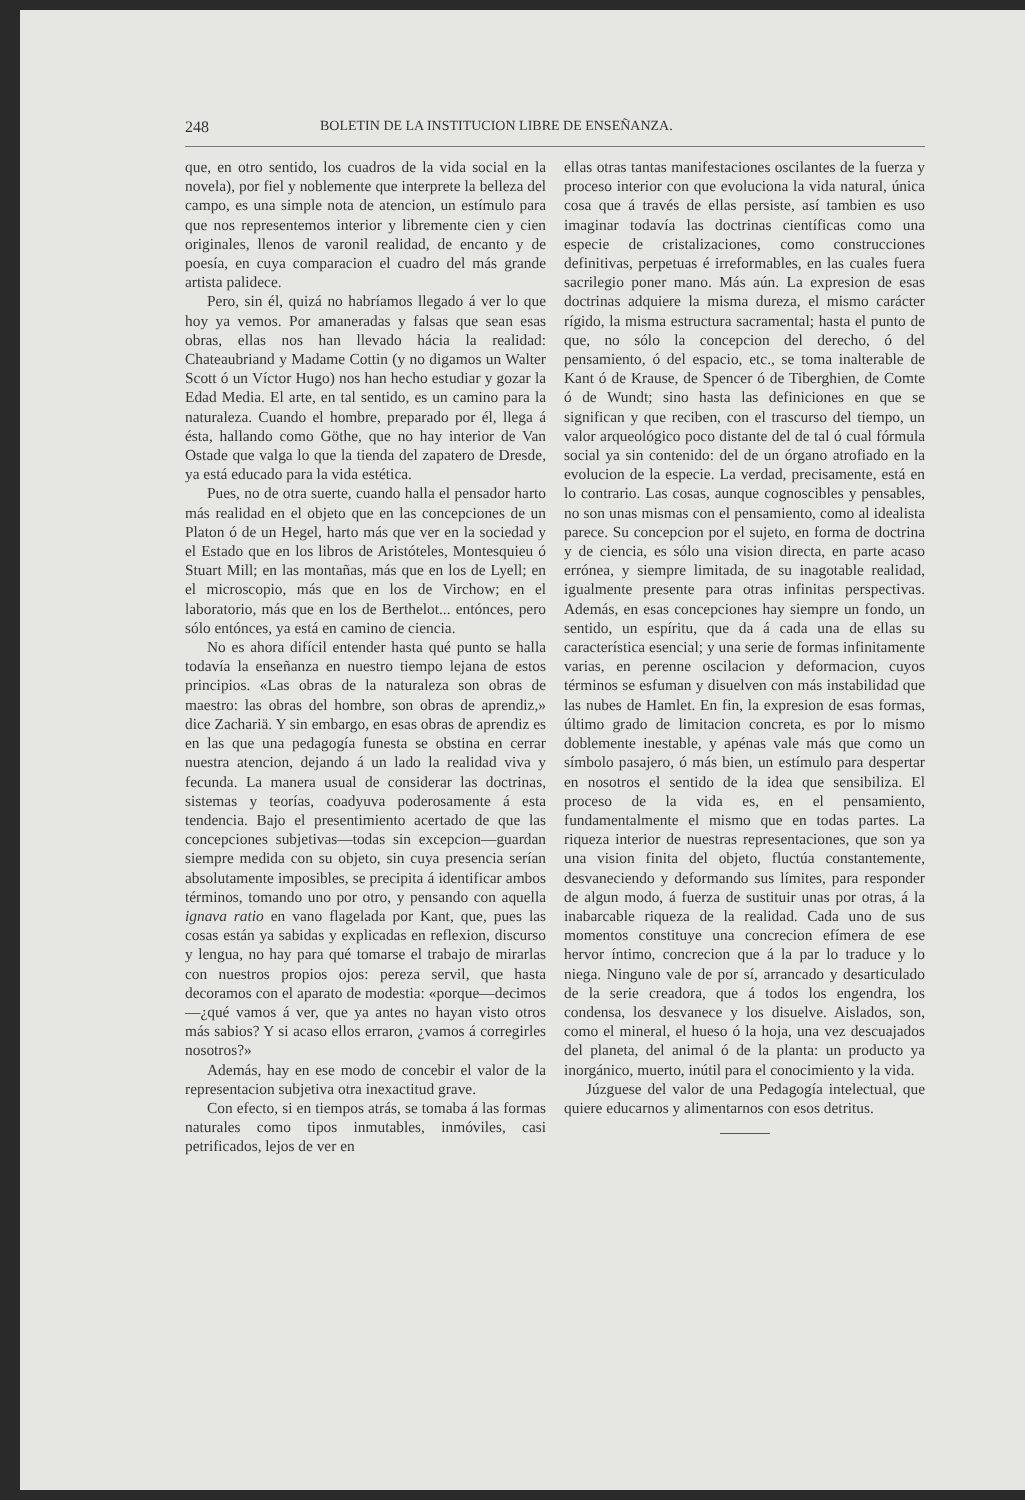248 BOLETIN DE LA INSTITUCION LIBRE DE ENSEÑANZA.
que, en otro sentido, los cuadros de la vida social en la novela), por fiel y noblemente que interprete la belleza del campo, es una simple nota de atencion, un estímulo para que nos representemos interior y libremente cien y cien originales, llenos de varonil realidad, de encanto y de poesía, en cuya comparacion el cuadro del más grande artista palidece.
Pero, sin él, quizá no habríamos llegado á ver lo que hoy ya vemos. Por amaneradas y falsas que sean esas obras, ellas nos han llevado hácia la realidad: Chateaubriand y Madame Cottin (y no digamos un Walter Scott ó un Víctor Hugo) nos han hecho estudiar y gozar la Edad Media. El arte, en tal sentido, es un camino para la naturaleza. Cuando el hombre, preparado por él, llega á ésta, hallando como Göthe, que no hay interior de Van Ostade que valga lo que la tienda del zapatero de Dresde, ya está educado para la vida estética.
Pues, no de otra suerte, cuando halla el pensador harto más realidad en el objeto que en las concepciones de un Platon ó de un Hegel, harto más que ver en la sociedad y el Estado que en los libros de Aristóteles, Montesquieu ó Stuart Mill; en las montañas, más que en los de Lyell; en el microscopio, más que en los de Virchow; en el laboratorio, más que en los de Berthelot... entónces, pero sólo entónces, ya está en camino de ciencia.
No es ahora difícil entender hasta qué punto se halla todavía la enseñanza en nuestro tiempo lejana de estos principios. «Las obras de la naturaleza son obras de maestro: las obras del hombre, son obras de aprendiz,» dice Zachariä. Y sin embargo, en esas obras de aprendiz es en las que una pedagogía funesta se obstina en cerrar nuestra atencion, dejando á un lado la realidad viva y fecunda. La manera usual de considerar las doctrinas, sistemas y teorías, coadyuva poderosamente á esta tendencia. Bajo el presentimiento acertado de que las concepciones subjetivas—todas sin excepcion—guardan siempre medida con su objeto, sin cuya presencia serían absolutamente imposibles, se precipita á identificar ambos términos, tomando uno por otro, y pensando con aquella ignava ratio en vano flagelada por Kant, que, pues las cosas están ya sabidas y explicadas en reflexion, discurso y lengua, no hay para qué tomarse el trabajo de mirarlas con nuestros propios ojos: pereza servil, que hasta decoramos con el aparato de modestia: «porque—decimos—¿qué vamos á ver, que ya antes no hayan visto otros más sabios? Y si acaso ellos erraron, ¿vamos á corregirles nosotros?»
Además, hay en ese modo de concebir el valor de la representacion subjetiva otra inexactitud grave.
Con efecto, si en tiempos atrás, se tomaba á las formas naturales como tipos inmutables, inmóviles, casi petrificados, lejos de ver en
ellas otras tantas manifestaciones oscilantes de la fuerza y proceso interior con que evoluciona la vida natural, única cosa que á través de ellas persiste, así tambien es uso imaginar todavía las doctrinas científicas como una especie de cristalizaciones, como construcciones definitivas, perpetuas é irreformables, en las cuales fuera sacrilegio poner mano. Más aún. La expresion de esas doctrinas adquiere la misma dureza, el mismo carácter rígido, la misma estructura sacramental; hasta el punto de que, no sólo la concepcion del derecho, ó del pensamiento, ó del espacio, etc., se toma inalterable de Kant ó de Krause, de Spencer ó de Tiberghien, de Comte ó de Wundt; sino hasta las definiciones en que se significan y que reciben, con el trascurso del tiempo, un valor arqueológico poco distante del de tal ó cual fórmula social ya sin contenido: del de un órgano atrofiado en la evolucion de la especie. La verdad, precisamente, está en lo contrario. Las cosas, aunque cognoscibles y pensables, no son unas mismas con el pensamiento, como al idealista parece. Su concepcion por el sujeto, en forma de doctrina y de ciencia, es sólo una vision directa, en parte acaso errónea, y siempre limitada, de su inagotable realidad, igualmente presente para otras infinitas perspectivas. Además, en esas concepciones hay siempre un fondo, un sentido, un espíritu, que da á cada una de ellas su característica esencial; y una serie de formas infinitamente varias, en perenne oscilacion y deformacion, cuyos términos se esfuman y disuelven con más instabilidad que las nubes de Hamlet. En fin, la expresion de esas formas, último grado de limitacion concreta, es por lo mismo doblemente inestable, y apénas vale más que como un símbolo pasajero, ó más bien, un estímulo para despertar en nosotros el sentido de la idea que sensibiliza. El proceso de la vida es, en el pensamiento, fundamentalmente el mismo que en todas partes. La riqueza interior de nuestras representaciones, que son ya una vision finita del objeto, fluctúa constantemente, desvaneciendo y deformando sus límites, para responder de algun modo, á fuerza de sustituir unas por otras, á la inabarcable riqueza de la realidad. Cada uno de sus momentos constituye una concrecion efímera de ese hervor íntimo, concrecion que á la par lo traduce y lo niega. Ninguno vale de por sí, arrancado y desarticulado de la serie creadora, que á todos los engendra, los condensa, los desvanece y los disuelve. Aislados, son, como el mineral, el hueso ó la hoja, una vez descuajados del planeta, del animal ó de la planta: un producto ya inorgánico, muerto, inútil para el conocimiento y la vida.
Júzguese del valor de una Pedagogía intelectual, que quiere educarnos y alimentarnos con esos detritus.